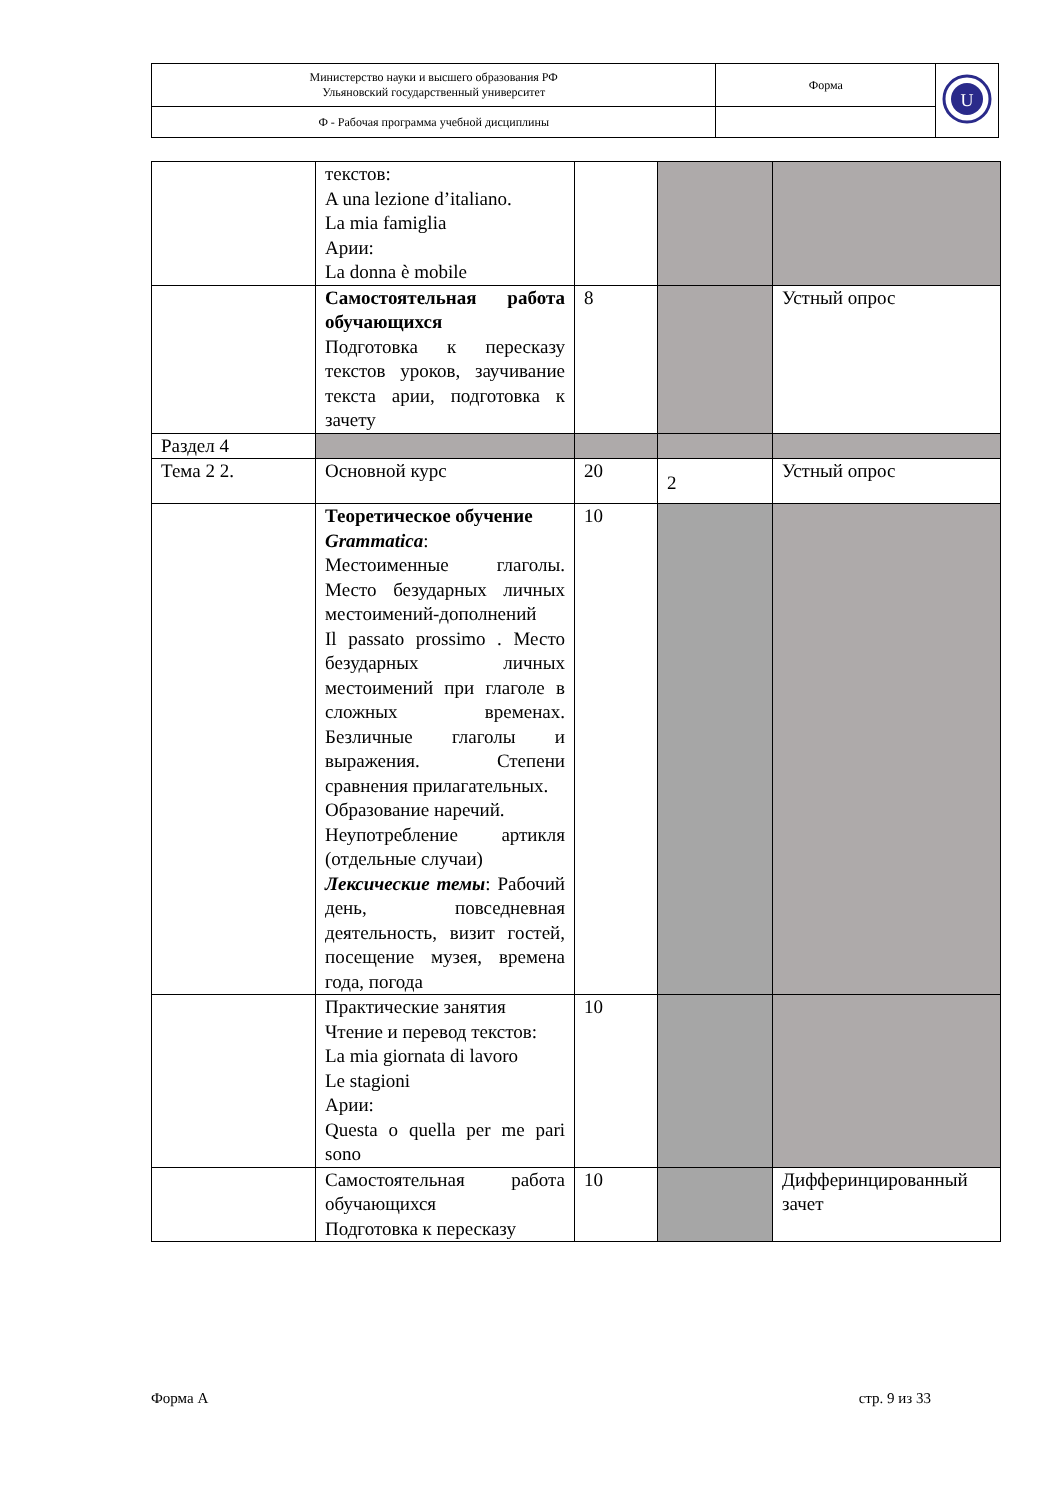| Министерство науки и высшего образования РФ Ульяновский государственный университет | Форма | U |
| Ф - Рабочая программа учебной дисциплины | | |
| | текстов: A una lezione d’italiano. La mia famiglia Арии: La donna è mobile | | | |
| | Самостоятельная работа обучающихся Подготовка к пересказу текстов уроков, заучивание текста арии, подготовка к зачету | 8 | | Устный опрос |
| Раздел 4 | | | | |
| Тема 2 2. | Основной курс | 20 | 2 | Устный опрос |
| | Теоретическое обучение Grammatica : Местоименные глаголы. Место безударных личных местоимений-дополнений Il passato prossimo . Место безударных личных местоимений при глаголе в сложных временах. Безличные глаголы и выражения. Степени сравнения прилагательных. Образование наречий. Неупотребление артикля (отдельные случаи) Лексические темы : Рабочий день, повседневная деятельность, визит гостей, посещение музея, времена года, погода | 10 | | |
| | Практические занятия Чтение и перевод текстов: La mia giornata di lavoro Le stagioni Арии: Questa o quella per me pari sono | 10 | | |
| | Самостоятельная работа обучающихся Подготовка к пересказу | 10 | | Дифферинцированный зачет |
Форма А стр. 9 из 33